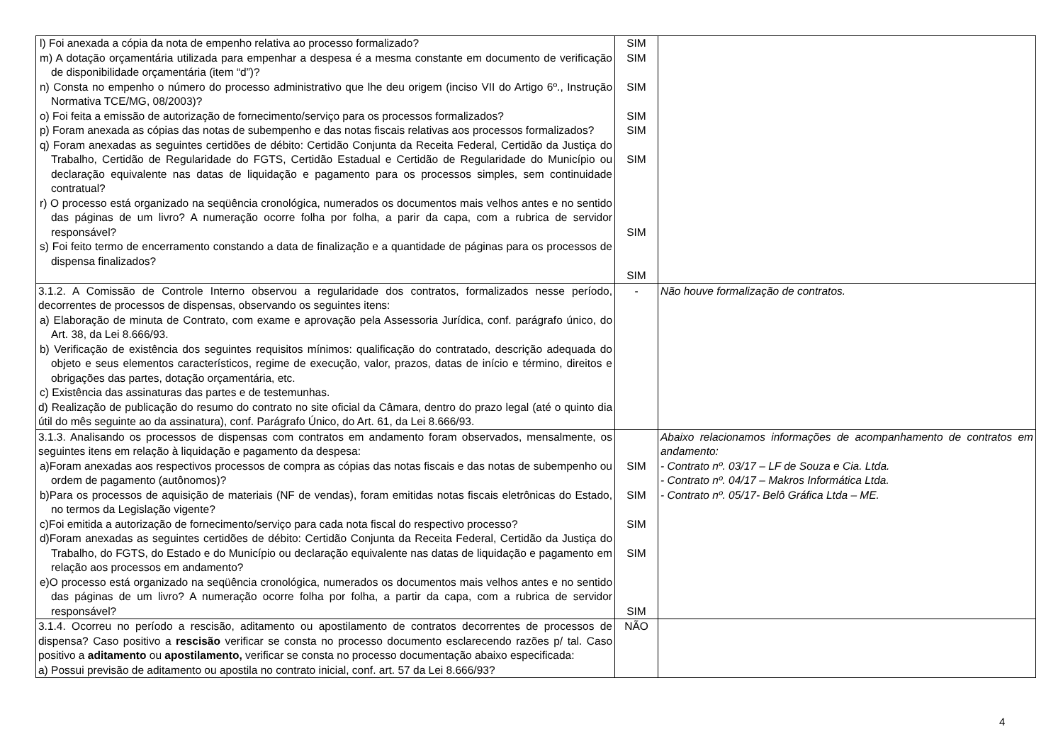| l) Foi anexada a cópia da nota de empenho relativa ao processo formalizado? m) A dotação orçamentária utilizada para empenhar a despesa é a mesma constante em documento de verificação de disponibilidade orçamentária (item “d”)? n) Consta no empenho o número do processo administrativo que lhe deu origem (inciso VII do Artigo 6º., Instrução Normativa TCE/MG, 08/2003)? o) Foi feita a emissão de autorização de fornecimento/serviço para os processos formalizados? p) Foram anexada as cópias das notas de subempenho e das notas fiscais relativas aos processos formalizados? q) Foram anexadas as seguintes certidões de débito: Certidão Conjunta da Receita Federal, Certidão da Justiça do Trabalho, Certidão de Regularidade do FGTS, Certidão Estadual e Certidão de Regularidade do Município ou declaração equivalente nas datas de liquidação e pagamento para os processos simples, sem continuidade contratual? r) O processo está organizado na seqüência cronológica, numerados os documentos mais velhos antes e no sentido das páginas de um livro? A numeração ocorre folha por folha, a parir da capa, com a rubrica de servidor responsável? s) Foi feito termo de encerramento constando a data de finalização e a quantidade de páginas para os processos de dispensa finalizados? | SIM SIM SIM SIM SIM SIM SIM SIM | |
| 3.1.2. A Comissão de Controle Interno observou a regularidade dos contratos, formalizados nesse período, decorrentes de processos de dispensas, observando os seguintes itens: a) Elaboração de minuta de Contrato, com exame e aprovação pela Assessoria Jurídica, conf. parágrafo único, do Art. 38, da Lei 8.666/93. b) Verificação de existência dos seguintes requisitos mínimos: qualificação do contratado, descrição adequada do objeto e seus elementos característicos, regime de execução, valor, prazos, datas de início e término, direitos e obrigações das partes, dotação orçamentária, etc. c) Existência das assinaturas das partes e de testemunhas. d) Realização de publicação do resumo do contrato no site oficial da Câmara, dentro do prazo legal (até o quinto dia útil do mês seguinte ao da assinatura), conf. Parágrafo Único, do Art. 61, da Lei 8.666/93. | - | Não houve formalização de contratos. |
| 3.1.3. Analisando os processos de dispensas com contratos em andamento foram observados, mensalmente, os seguintes itens em relação à liquidação e pagamento da despesa: a)Foram anexadas aos respectivos processos de compra as cópias das notas fiscais e das notas de subempenho ou ordem de pagamento (autônomos)? b)Para os processos de aquisição de materiais (NF de vendas), foram emitidas notas fiscais eletrônicas do Estado, no termos da Legislação vigente? c)Foi emitida a autorização de fornecimento/serviço para cada nota fiscal do respectivo processo? d)Foram anexadas as seguintes certidões de débito: Certidão Conjunta da Receita Federal, Certidão da Justiça do Trabalho, do FGTS, do Estado e do Município ou declaração equivalente nas datas de liquidação e pagamento em relação aos processos em andamento? e)O processo está organizado na seqüência cronológica, numerados os documentos mais velhos antes e no sentido das páginas de um livro? A numeração ocorre folha por folha, a partir da capa, com a rubrica de servidor responsável? | SIM SIM SIM SIM SIM | Abaixo relacionamos informações de acompanhamento de contratos em andamento: - Contrato nº. 03/17 – LF de Souza e Cia. Ltda. - Contrato nº. 04/17 – Makros Informática Ltda. - Contrato nº. 05/17- Belô Gráfica Ltda – ME. |
| 3.1.4. Ocorreu no período a rescisão, aditamento ou apostilamento de contratos decorrentes de processos de dispensa? Caso positivo a rescisão verificar se consta no processo documento esclarecendo razões p/ tal. Caso positivo a aditamento ou apostilamento, verificar se consta no processo documentação abaixo especificada: a) Possui previsão de aditamento ou apostila no contrato inicial, conf. art. 57 da Lei 8.666/93? | NÃO | |
4